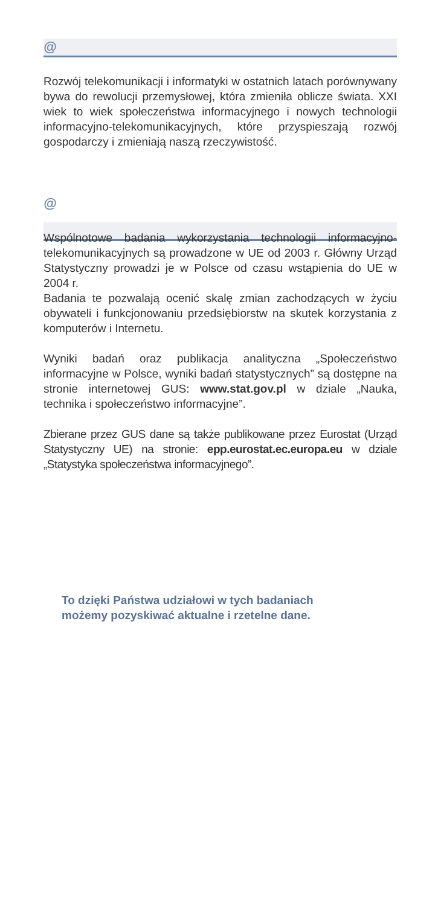@
Rozwój telekomunikacji i informatyki w ostatnich latach porównywany bywa do rewolucji przemysłowej, która zmieniła oblicze świata. XXI wiek to wiek społeczeństwa informacyjnego i nowych technologii informacyjno-tele­komunikacyjnych, które przyspieszają rozwój gospodar­czy i zmieniają naszą rzeczywistość.
@
Wspólnotowe badania wykorzystania technologii infor­macyjno-telekomunikacyjnych są prowadzone w UE od 2003 r. Główny Urząd Statystyczny prowadzi je w Polsce od czasu wstąpienia do UE w 2004 r.
Badania te pozwalają ocenić skalę zmian zachodzących w życiu obywateli i funkcjonowaniu przedsiębiorstw na skutek korzystania z komputerów i Internetu.
Wyniki badań oraz publikacja analityczna „Społeczeństwo informacyjne w Polsce, wyniki badań statystycznych” są dostępne na stronie internetowej GUS: www.stat.gov.pl w dziale „Nauka, technika i społeczeństwo informacyjne”.
Zbierane przez GUS dane są także publikowane przez Eurostat (Urząd Statystyczny UE) na stronie: epp.eurostat.ec.europa.eu w dziale „Statystyka społeczeństwa informacyjnego”.
To dzięki Państwa udziałowi w tych badaniach
możemy pozyskiwać aktualne i rzetelne dane.